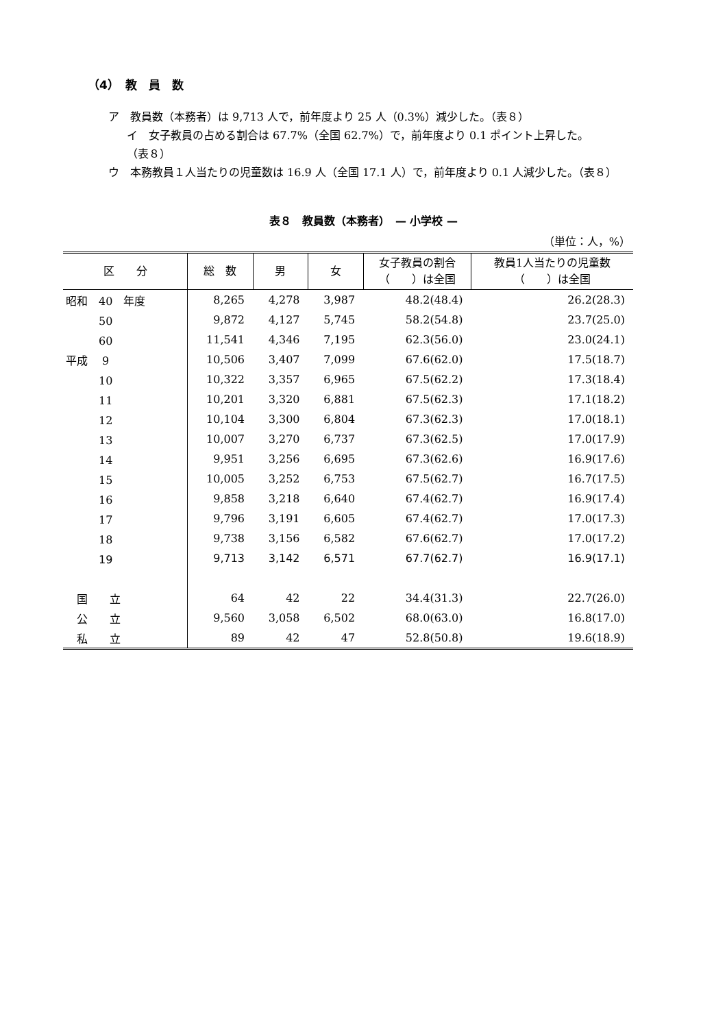（4）　教　員　数
ア　教員数（本務者）は 9,713 人で，前年度より 25 人（0.3%）減少した。（表８）
イ　女子教員の占める割合は 67.7%（全国 62.7%）で，前年度より 0.1 ポイント上昇した。
（表８）
ウ　本務教員１人当たりの児童数は 16.9 人（全国 17.1 人）で，前年度より 0.1 人減少した。（表８）
表８　教員数（本務者）　— 小学校 —
（単位：人，%）
| 区 分 | 総 数 | 男 | 女 | 女子教員の割合 （ ）は全国 | 教員1人当たりの児童数 （ ）は全国 |
| --- | --- | --- | --- | --- | --- |
| 昭和 40 年度 | 8,265 | 4,278 | 3,987 | 48.2(48.4) | 26.2(28.3) |
| 50 | 9,872 | 4,127 | 5,745 | 58.2(54.8) | 23.7(25.0) |
| 60 | 11,541 | 4,346 | 7,195 | 62.3(56.0) | 23.0(24.1) |
| 平成 9 | 10,506 | 3,407 | 7,099 | 67.6(62.0) | 17.5(18.7) |
| 10 | 10,322 | 3,357 | 6,965 | 67.5(62.2) | 17.3(18.4) |
| 11 | 10,201 | 3,320 | 6,881 | 67.5(62.3) | 17.1(18.2) |
| 12 | 10,104 | 3,300 | 6,804 | 67.3(62.3) | 17.0(18.1) |
| 13 | 10,007 | 3,270 | 6,737 | 67.3(62.5) | 17.0(17.9) |
| 14 | 9,951 | 3,256 | 6,695 | 67.3(62.6) | 16.9(17.6) |
| 15 | 10,005 | 3,252 | 6,753 | 67.5(62.7) | 16.7(17.5) |
| 16 | 9,858 | 3,218 | 6,640 | 67.4(62.7) | 16.9(17.4) |
| 17 | 9,796 | 3,191 | 6,605 | 67.4(62.7) | 17.0(17.3) |
| 18 | 9,738 | 3,156 | 6,582 | 67.6(62.7) | 17.0(17.2) |
| 19 | 9,713 | 3,142 | 6,571 | 67.7(62.7) | 16.9(17.1) |
| 国 立 | 64 | 42 | 22 | 34.4(31.3) | 22.7(26.0) |
| 公 立 | 9,560 | 3,058 | 6,502 | 68.0(63.0) | 16.8(17.0) |
| 私 立 | 89 | 42 | 47 | 52.8(50.8) | 19.6(18.9) |